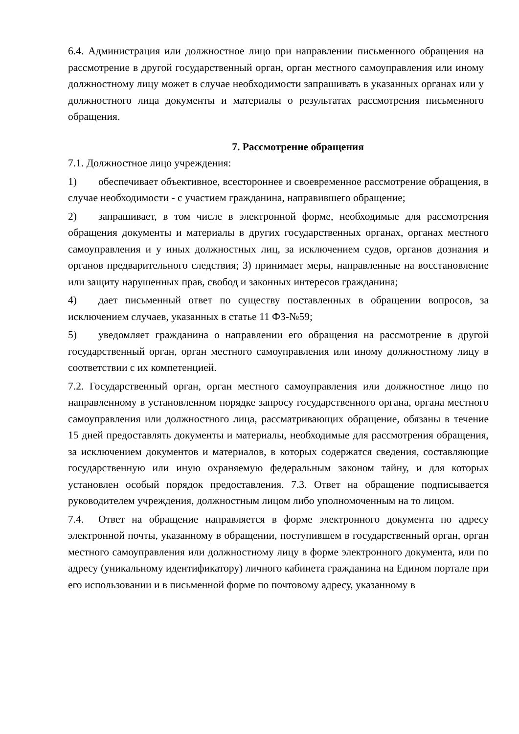6.4. Администрация или должностное лицо при направлении письменного обращения на рассмотрение в другой государственный орган, орган местного самоуправления или иному должностному лицу может в случае необходимости запрашивать в указанных органах или у должностного лица документы и материалы о результатах рассмотрения письменного обращения.
7. Рассмотрение обращения
7.1. Должностное лицо учреждения:
1) обеспечивает объективное, всестороннее и своевременное рассмотрение обращения, в случае необходимости - с участием гражданина, направившего обращение;
2) запрашивает, в том числе в электронной форме, необходимые для рассмотрения обращения документы и материалы в других государственных органах, органах местного самоуправления и у иных должностных лиц, за исключением судов, органов дознания и органов предварительного следствия; 3) принимает меры, направленные на восстановление или защиту нарушенных прав, свобод и законных интересов гражданина;
4) дает письменный ответ по существу поставленных в обращении вопросов, за исключением случаев, указанных в статье 11 ФЗ-№59;
5) уведомляет гражданина о направлении его обращения на рассмотрение в другой государственный орган, орган местного самоуправления или иному должностному лицу в соответствии с их компетенцией.
7.2. Государственный орган, орган местного самоуправления или должностное лицо по направленному в установленном порядке запросу государственного органа, органа местного самоуправления или должностного лица, рассматривающих обращение, обязаны в течение 15 дней предоставлять документы и материалы, необходимые для рассмотрения обращения, за исключением документов и материалов, в которых содержатся сведения, составляющие государственную или иную охраняемую федеральным законом тайну, и для которых установлен особый порядок предоставления. 7.3. Ответ на обращение подписывается руководителем учреждения, должностным лицом либо уполномоченным на то лицом.
7.4. Ответ на обращение направляется в форме электронного документа по адресу электронной почты, указанному в обращении, поступившем в государственный орган, орган местного самоуправления или должностному лицу в форме электронного документа, или по адресу (уникальному идентификатору) личного кабинета гражданина на Едином портале при его использовании и в письменной форме по почтовому адресу, указанному в